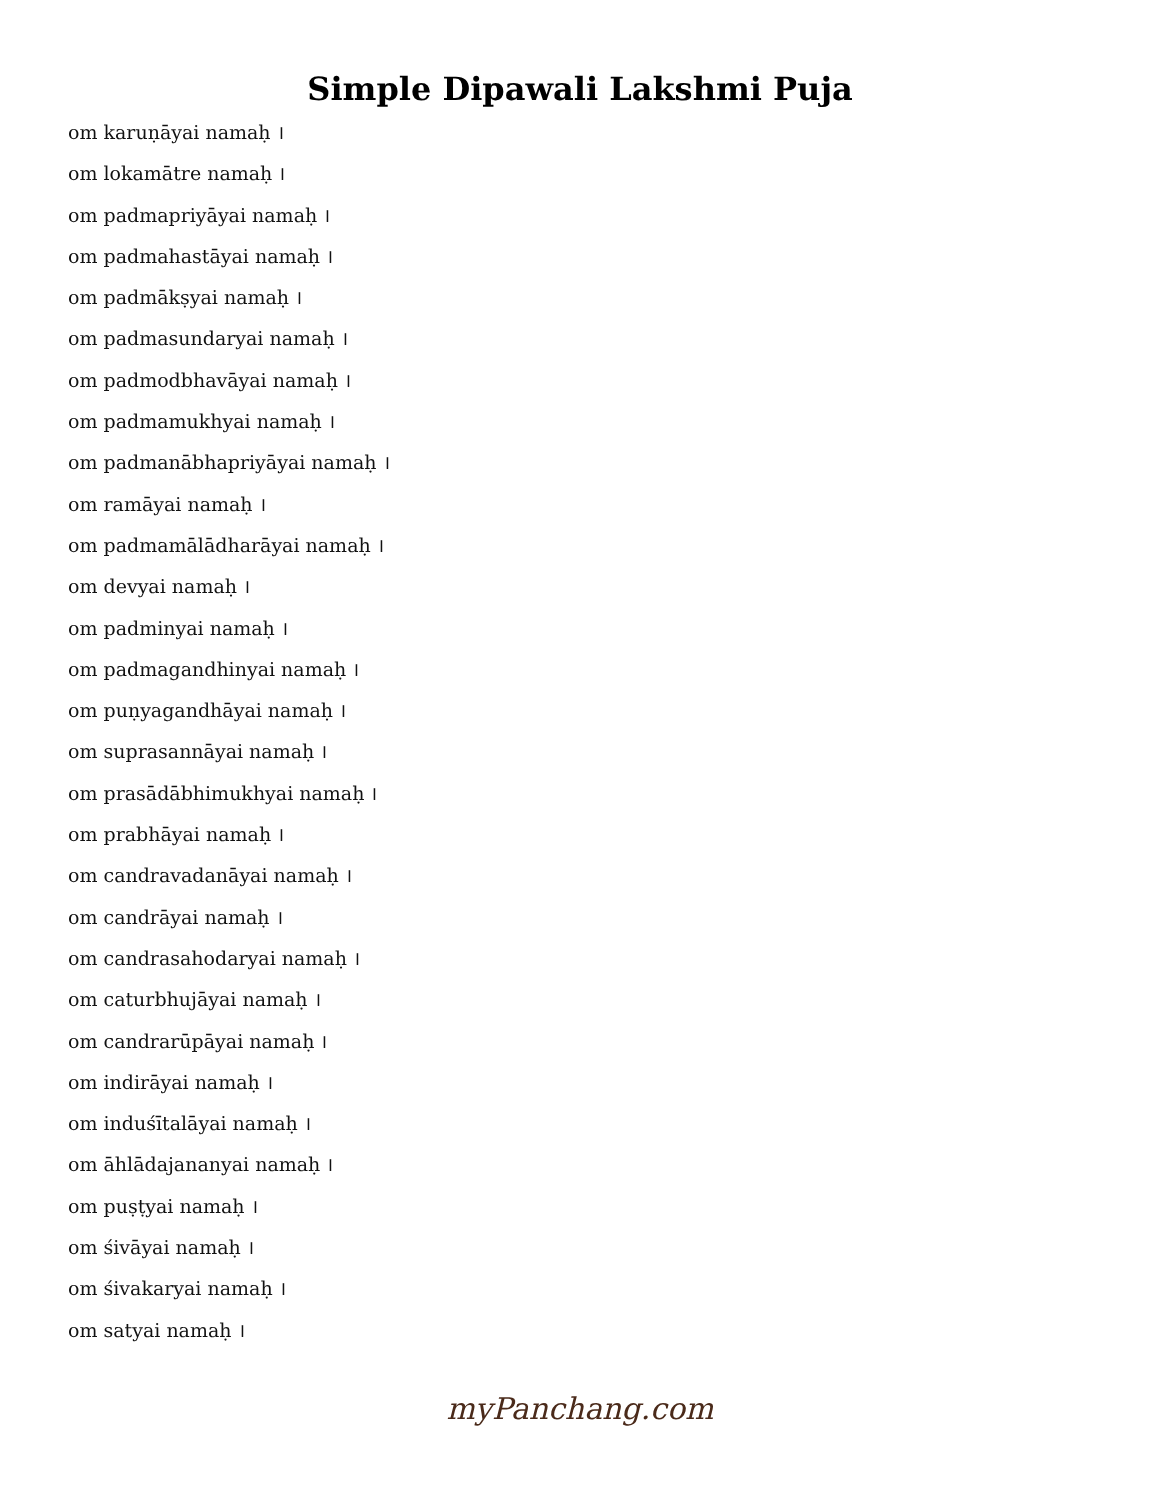Simple Dipawali Lakshmi Puja
om karuṇāyai namaḥ ।
om lokamātre namaḥ ।
om padmapriyāyai namaḥ ।
om padmahastāyai namaḥ ।
om padmākṣyai namaḥ ।
om padmasundaryai namaḥ ।
om padmodbhavāyai namaḥ ।
om padmamukhyai namaḥ ।
om padmanābhapriyāyai namaḥ ।
om ramāyai namaḥ ।
om padmamālādharāyai namaḥ ।
om devyai namaḥ ।
om padminyai namaḥ ।
om padmagandhinyai namaḥ ।
om puṇyagandhāyai namaḥ ।
om suprasannāyai namaḥ ।
om prasādābhimukhyai namaḥ ।
om prabhāyai namaḥ ।
om candravadanāyai namaḥ ।
om candrāyai namaḥ ।
om candrasahodaryai namaḥ ।
om caturbhujāyai namaḥ ।
om candrarūpāyai namaḥ ।
om indirāyai namaḥ ।
om induśītalāyai namaḥ ।
om āhlādajananyai namaḥ ।
om puṣṭyai namaḥ ।
om śivāyai namaḥ ।
om śivakaryai namaḥ ।
om satyai namaḥ ।
myPanchang.com